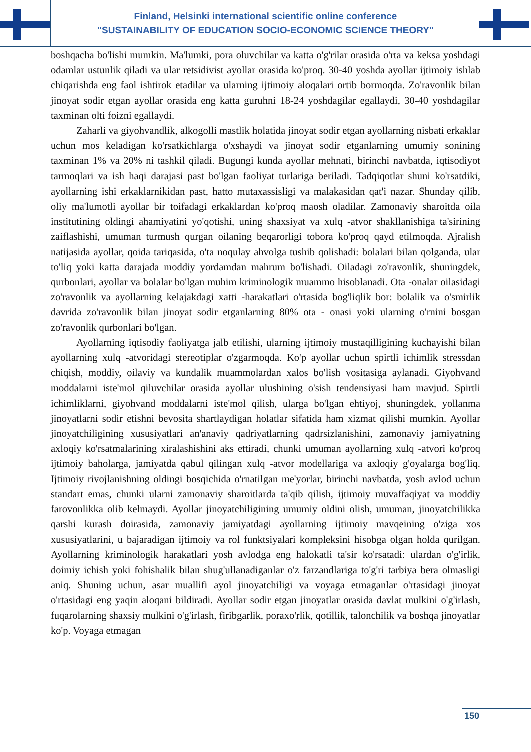Finland, Helsinki international scientific online conference
"SUSTAINABILITY OF EDUCATION SOCIO-ECONOMIC SCIENCE THEORY"
boshqacha bo'lishi mumkin. Ma'lumki, pora oluvchilar va katta o'g'rilar orasida o'rta va keksa yoshdagi odamlar ustunlik qiladi va ular retsidivist ayollar orasida ko'proq. 30-40 yoshda ayollar ijtimoiy ishlab chiqarishda eng faol ishtirok etadilar va ularning ijtimoiy aloqalari ortib bormoqda. Zo'ravonlik bilan jinoyat sodir etgan ayollar orasida eng katta guruhni 18-24 yoshdagilar egallaydi, 30-40 yoshdagilar taxminan olti foizni egallaydi.
Zaharli va giyohvandlik, alkogolli mastlik holatida jinoyat sodir etgan ayollarning nisbati erkaklar uchun mos keladigan ko'rsatkichlarga o'xshaydi va jinoyat sodir etganlarning umumiy sonining taxminan 1% va 20% ni tashkil qiladi. Bugungi kunda ayollar mehnati, birinchi navbatda, iqtisodiyot tarmoqlari va ish haqi darajasi past bo'lgan faoliyat turlariga beriladi. Tadqiqotlar shuni ko'rsatdiki, ayollarning ishi erkaklarnikidan past, hatto mutaxassisligi va malakasidan qat'i nazar. Shunday qilib, oliy ma'lumotli ayollar bir toifadagi erkaklardan ko'proq maosh oladilar. Zamonaviy sharoitda oila institutining oldingi ahamiyatini yo'qotishi, uning shaxsiyat va xulq -atvor shakllanishiga ta'sirining zaiflashishi, umuman turmush qurgan oilaning beqarorligi tobora ko'proq qayd etilmoqda. Ajralish natijasida ayollar, qoida tariqasida, o'ta noqulay ahvolga tushib qolishadi: bolalari bilan qolganda, ular to'liq yoki katta darajada moddiy yordamdan mahrum bo'lishadi. Oiladagi zo'ravonlik, shuningdek, qurbonlari, ayollar va bolalar bo'lgan muhim kriminologik muammo hisoblanadi. Ota -onalar oilasidagi zo'ravonlik va ayollarning kelajakdagi xatti -harakatlari o'rtasida bog'liqlik bor: bolalik va o'smirlik davrida zo'ravonlik bilan jinoyat sodir etganlarning 80% ota - onasi yoki ularning o'rnini bosgan zo'ravonlik qurbonlari bo'lgan.
Ayollarning iqtisodiy faoliyatga jalb etilishi, ularning ijtimoiy mustaqilligining kuchayishi bilan ayollarning xulq -atvoridagi stereotiplar o'zgarmoqda. Ko'p ayollar uchun spirtli ichimlik stressdan chiqish, moddiy, oilaviy va kundalik muammolardan xalos bo'lish vositasiga aylanadi. Giyohvand moddalarni iste'mol qiluvchilar orasida ayollar ulushining o'sish tendensiyasi ham mavjud. Spirtli ichimliklarni, giyohvand moddalarni iste'mol qilish, ularga bo'lgan ehtiyoj, shuningdek, yollanma jinoyatlarni sodir etishni bevosita shartlaydigan holatlar sifatida ham xizmat qilishi mumkin. Ayollar jinoyatchiligining xususiyatlari an'anaviy qadriyatlarning qadrsizlanishini, zamonaviy jamiyatning axloqiy ko'rsatmalarining xiralashishini aks ettiradi, chunki umuman ayollarning xulq -atvori ko'proq ijtimoiy baholarga, jamiyatda qabul qilingan xulq -atvor modellariga va axloqiy g'oyalarga bog'liq. Ijtimoiy rivojlanishning oldingi bosqichida o'rnatilgan me'yorlar, birinchi navbatda, yosh avlod uchun standart emas, chunki ularni zamonaviy sharoitlarda ta'qib qilish, ijtimoiy muvaffaqiyat va moddiy farovonlikka olib kelmaydi. Ayollar jinoyatchiligining umumiy oldini olish, umuman, jinoyatchilikka qarshi kurash doirasida, zamonaviy jamiyatdagi ayollarning ijtimoiy mavqeining o'ziga xos xususiyatlarini, u bajaradigan ijtimoiy va rol funktsiyalari kompleksini hisobga olgan holda qurilgan. Ayollarning kriminologik harakatlari yosh avlodga eng halokatli ta'sir ko'rsatadi: ulardan o'g'irlik, doimiy ichish yoki fohishalik bilan shug'ullanadiganlar o'z farzandlariga to'g'ri tarbiya bera olmasligi aniq. Shuning uchun, asar muallifi ayol jinoyatchiligi va voyaga etmaganlar o'rtasidagi jinoyat o'rtasidagi eng yaqin aloqani bildiradi. Ayollar sodir etgan jinoyatlar orasida davlat mulkini o'g'irlash, fuqarolarning shaxsiy mulkini o'g'irlash, firibgarlik, poraxo'rlik, qotillik, talonchilik va boshqa jinoyatlar ko'p. Voyaga etmagan
150